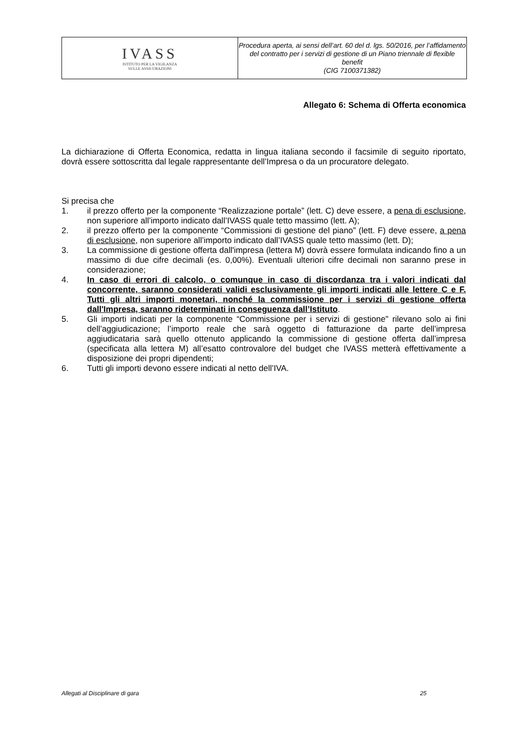| IVASS ISTITUTO PER LA VIGILANZA SULLE ASSICURAZIONI | Procedura aperta, ai sensi dell’art. 60 del d. lgs. 50/2016, per l’affidamento del contratto per i servizi di gestione di un Piano triennale di flexible benefit (CIG 7100371382) |
Allegato 6: Schema di Offerta economica
La dichiarazione di Offerta Economica, redatta in lingua italiana secondo il facsimile di seguito riportato, dovrà essere sottoscritta dal legale rappresentante dell’Impresa o da un procuratore delegato.
Si precisa che
1. il prezzo offerto per la componente “Realizzazione portale” (lett. C) deve essere, a pena di esclusione, non superiore all’importo indicato dall’IVASS quale tetto massimo (lett. A);
2. il prezzo offerto per la componente “Commissioni di gestione del piano” (lett. F) deve essere, a pena di esclusione, non superiore all’importo indicato dall’IVASS quale tetto massimo (lett. D);
3. La commissione di gestione offerta dall'impresa (lettera M) dovrà essere formulata indicando fino a un massimo di due cifre decimali (es. 0,00%). Eventuali ulteriori cifre decimali non saranno prese in considerazione;
4. In caso di errori di calcolo, o comunque in caso di discordanza tra i valori indicati dal concorrente, saranno considerati validi esclusivamente gli importi indicati alle lettere C e F. Tutti gli altri importi monetari, nonché la commissione per i servizi di gestione offerta dall'Impresa, saranno rideterminati in conseguenza dall’Istituto.
5. Gli importi indicati per la componente “Commissione per i servizi di gestione" rilevano solo ai fini dell’aggiudicazione; l’importo reale che sarà oggetto di fatturazione da parte dell’impresa aggiudicataria sarà quello ottenuto applicando la commissione di gestione offerta dall’impresa (specificata alla lettera M) all’esatto controvalore del budget che IVASS metterà effettivamente a disposizione dei propri dipendenti;
6. Tutti gli importi devono essere indicati al netto dell’IVA.
Allegati al Disciplinare di gara 25